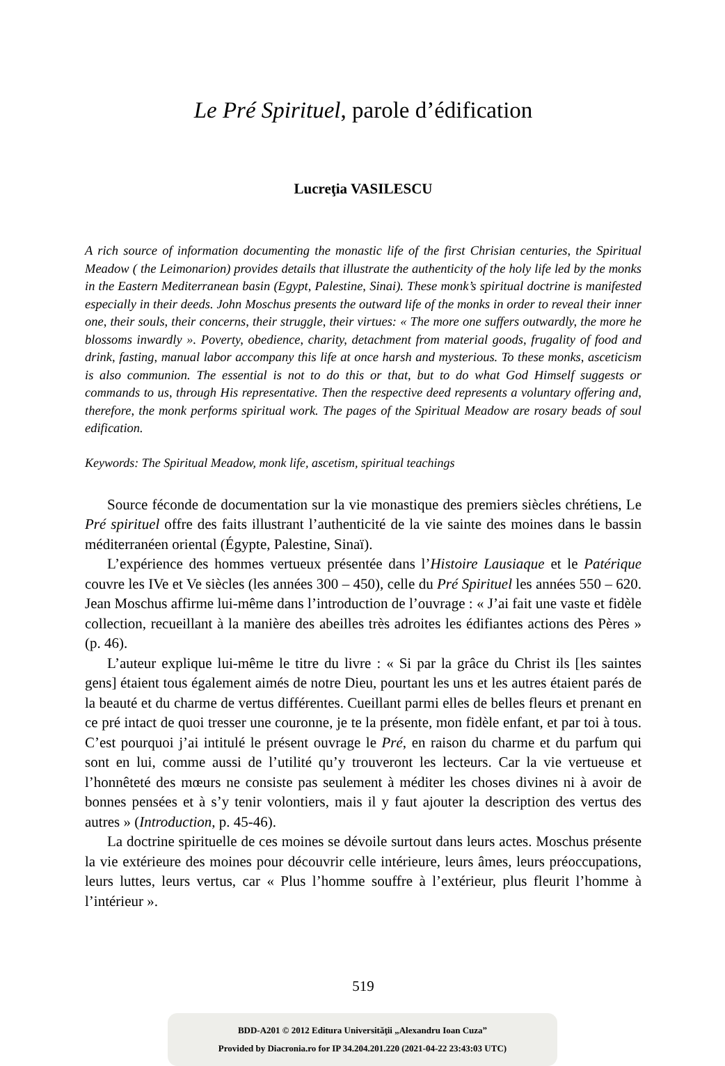Le Pré Spirituel, parole d’édification
Lucreţia VASILESCU
A rich source of information documenting the monastic life of the first Chrisian centuries, the Spiritual Meadow ( the Leimonarion) provides details that illustrate the authenticity of the holy life led by the monks in the Eastern Mediterranean basin (Egypt, Palestine, Sinai). These monk’s spiritual doctrine is manifested especially in their deeds. John Moschus presents the outward life of the monks in order to reveal their inner one, their souls, their concerns, their struggle, their virtues: « The more one suffers outwardly, the more he blossoms inwardly ». Poverty, obedience, charity, detachment from material goods, frugality of food and drink, fasting, manual labor accompany this life at once harsh and mysterious. To these monks, asceticism is also communion. The essential is not to do this or that, but to do what God Himself suggests or commands to us, through His representative. Then the respective deed represents a voluntary offering and, therefore, the monk performs spiritual work. The pages of the Spiritual Meadow are rosary beads of soul edification.
Keywords: The Spiritual Meadow, monk life, ascetism, spiritual teachings
Source féconde de documentation sur la vie monastique des premiers siècles chrétiens, Le Pré spirituel offre des faits illustrant l’authenticité de la vie sainte des moines dans le bassin méditerranéen oriental (Égypte, Palestine, Sinaï).
L’expérience des hommes vertueux présentée dans l’Histoire Lausiaque et le Patérique couvre les IVe et Ve siècles (les années 300 – 450), celle du Pré Spirituel les années 550 – 620. Jean Moschus affirme lui-même dans l’introduction de l’ouvrage : « J’ai fait une vaste et fidèle collection, recueillant à la manière des abeilles très adroites les édifiantes actions des Pères » (p. 46).
L’auteur explique lui-même le titre du livre : « Si par la grâce du Christ ils [les saintes gens] étaient tous également aimés de notre Dieu, pourtant les uns et les autres étaient parés de la beauté et du charme de vertus différentes. Cueillant parmi elles de belles fleurs et prenant en ce pré intact de quoi tresser une couronne, je te la présente, mon fidèle enfant, et par toi à tous. C’est pourquoi j’ai intitulé le présent ouvrage le Pré, en raison du charme et du parfum qui sont en lui, comme aussi de l’utilité qu’y trouveront les lecteurs. Car la vie vertueuse et l’honnêteté des mœurs ne consiste pas seulement à méditer les choses divines ni à avoir de bonnes pensées et à s’y tenir volontiers, mais il y faut ajouter la description des vertus des autres » (Introduction, p. 45-46).
La doctrine spirituelle de ces moines se dévoile surtout dans leurs actes. Moschus présente la vie extérieure des moines pour découvrir celle intérieure, leurs âmes, leurs préoccupations, leurs luttes, leurs vertus, car « Plus l’homme souffre à l’extérieur, plus fleurit l’homme à l’intérieur ».
519
BDD-A201 © 2012 Editura Universităţii „Alexandru Ioan Cuza”
Provided by Diacronia.ro for IP 34.204.201.220 (2021-04-22 23:43:03 UTC)